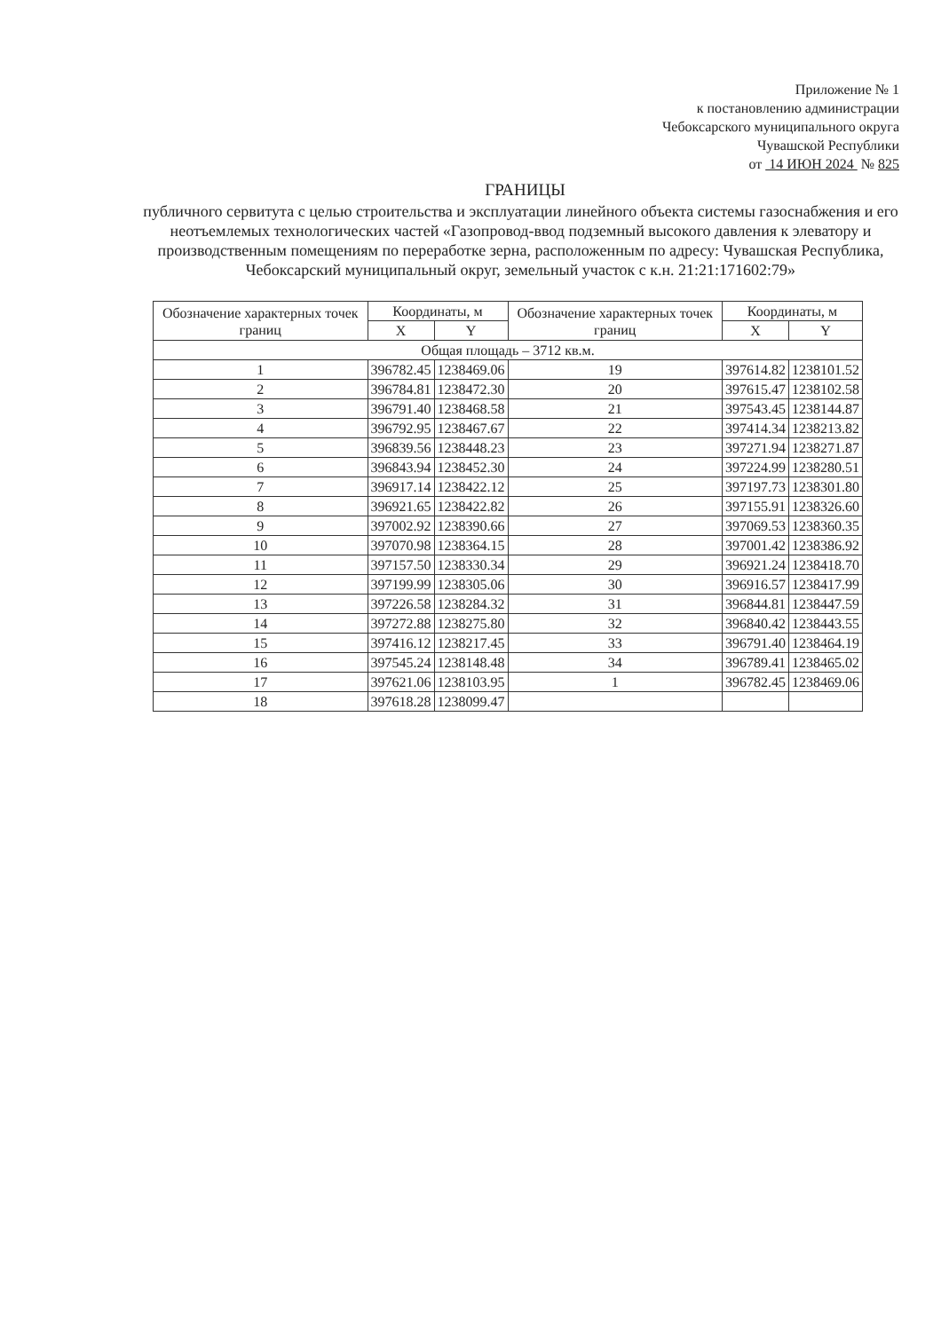Приложение № 1
к постановлению администрации
Чебоксарского муниципального округа
Чувашской Республики
от 14 ИЮН 2024 № 825
ГРАНИЦЫ
публичного сервитута с целью строительства и эксплуатации линейного объекта системы газоснабжения и его неотъемлемых технологических частей «Газопровод-ввод подземный высокого давления к элеватору и производственным помещениям по переработке зерна, расположенным по адресу: Чувашская Республика, Чебоксарский муниципальный округ, земельный участок с к.н. 21:21:171602:79»
| Обозначение характерных точек границ | Координаты, м | | Обозначение характерных точек границ | Координаты, м | |
| --- | --- | --- | --- | --- | --- |
| | X | Y | | X | Y |
| Общая площадь – 3712 кв.м. | | | | | |
| 1 | 396782.45 | 1238469.06 | 19 | 397614.82 | 1238101.52 |
| 2 | 396784.81 | 1238472.30 | 20 | 397615.47 | 1238102.58 |
| 3 | 396791.40 | 1238468.58 | 21 | 397543.45 | 1238144.87 |
| 4 | 396792.95 | 1238467.67 | 22 | 397414.34 | 1238213.82 |
| 5 | 396839.56 | 1238448.23 | 23 | 397271.94 | 1238271.87 |
| 6 | 396843.94 | 1238452.30 | 24 | 397224.99 | 1238280.51 |
| 7 | 396917.14 | 1238422.12 | 25 | 397197.73 | 1238301.80 |
| 8 | 396921.65 | 1238422.82 | 26 | 397155.91 | 1238326.60 |
| 9 | 397002.92 | 1238390.66 | 27 | 397069.53 | 1238360.35 |
| 10 | 397070.98 | 1238364.15 | 28 | 397001.42 | 1238386.92 |
| 11 | 397157.50 | 1238330.34 | 29 | 396921.24 | 1238418.70 |
| 12 | 397199.99 | 1238305.06 | 30 | 396916.57 | 1238417.99 |
| 13 | 397226.58 | 1238284.32 | 31 | 396844.81 | 1238447.59 |
| 14 | 397272.88 | 1238275.80 | 32 | 396840.42 | 1238443.55 |
| 15 | 397416.12 | 1238217.45 | 33 | 396791.40 | 1238464.19 |
| 16 | 397545.24 | 1238148.48 | 34 | 396789.41 | 1238465.02 |
| 17 | 397621.06 | 1238103.95 | 1 | 396782.45 | 1238469.06 |
| 18 | 397618.28 | 1238099.47 | | | |